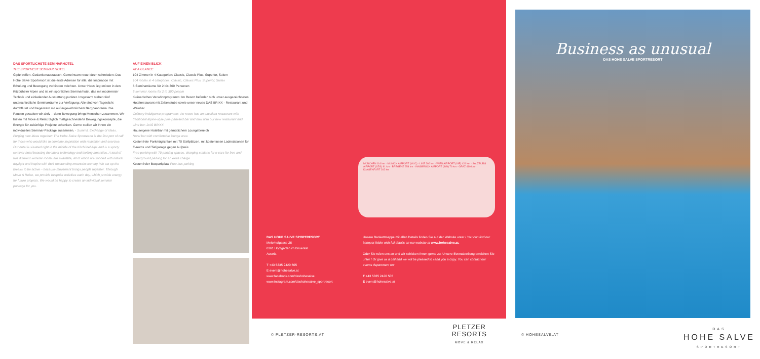DAS SPORTLICHSTE SEMINARHOTEL
THE SPORTIEST SEMINAR HOTEL
Gipfeltreffen. Gedankenaustausch. Gemeinsam neue Ideen schmieden: Das Hohe Salve Sportresort ist die erste Adresse für alle, die Inspiration mit Erholung und Bewegung verbinden möchten. Unser Haus liegt mitten in den Kitzbüheler Alpen und ist ein sportliches Seminarhotel, das mit modernster Technik und einladender Ausstattung punktet. Insgesamt stehen fünf unterschiedliche Seminarräume zur Verfügung: Alle sind von Tageslicht durchflutet und begeistern mit außergewöhnlichem Bergpanorama. Die Pausen gestalten wir aktiv – denn Bewegung bringt Menschen zusammen. Wir bieten mit Move & Relax täglich maßgeschneiderte Bewegungskonzepte, die Energie für zukünftige Projekte schenken. Gerne stellen wir Ihnen ein individuelles Seminar-Package zusammen. · Summit. Exchange of ideas. Forging new ideas together: The Hohe Salve Sportresort is the first port of call for those who would like to combine inspiration with relaxation and exercise. Our hotel is situated right in the middle of the Kitzbühel Alps and is a sporty seminar hotel boasting the latest technology and inviting amenities. A total of five different seminar rooms are available, all of which are flooded with natural daylight and inspire with their outstanding mountain scenery. We set up the breaks to be active – because movement brings people together. Through Move & Relax, we provide bespoke activities each day, which provide energy for future projects. We would be happy to create an individual seminar package for you.
AUF EINEN BLICK
AT A GLANCE
104 Zimmer in 4 Kategorien: Classic, Classic Plus, Superior, Suiten
104 rooms in 4 categories: Classic, Classic Plus, Superior, Suites
5 Seminarräume für 2 bis 300 Personen
5 seminar rooms for 2 to 300 people
Kulinarisches Verwöhnprogramm: Im Resort befinden sich unser ausgezeichnetes Hotelrestaurant mit Zirbenstube sowie unser neues DAS BRIXX - Restaurant und Weinbar
Culinary indulgence programme: the resort has an excellent restaurant with traditional alpine-style pine-panelled bar and now also our new restaurant and wine bar: DAS BRIXX
Hauseigene Hotelbar mit gemütlichem Loungebereich
Hotel bar with comfortable lounge area
Kostenfreie Parkmöglichkeit mit 70 Stellplätzen, mit kostenlosen Ladestationen für E-Autos und Tiefgarage gegen Aufpreis
Free parking with 70 parking spaces, charging stations for e-cars for free and underground parking for an extra charge
Kostenfreier Busparkplatz Free bus parking
MÜNCHEN 116 km · MUNICH AIRPORT (MUC) · LINZ 266 km · WIEN AIRPORT (VIE) 429 km · SALZBURG AIRPORT (SZG) 91 km · BREGENZ 258 km · INNSBRUCK AIRPORT (INN) 76 km · GRAZ 410 km · KLAGENFURT 262 km
DAS HOHE SALVE SPORTRESORT
Meierhofgasse 26
6361 Hopfgarten im Brixental
Austria
T +43 5335 2420 505
E event@hohesalve.at
www.facebook.com/dashohesalve
www.instagram.com/dashohesalve_sportresort
Unsere Bankettmappe mit allen Details finden Sie auf der Website unter / You can find our banquet folder with full details on our website at www.hohesalve.at.
Oder Sie rufen uns an und wir schicken Ihnen gerne zu. Unsere Eventabteilung erreichen Sie unter / Or give us a call and we will be pleased to send you a copy. You can contact our events department on:
T +43 5335 2420 505
E event@hohesalve.at
© PLETZER-RESORTS.AT
PLETZER
RESORTS
MOVE & RELAX
Business as unusual
DAS HOHE SALVE SPORTRESORT
© HOHESALVE.AT
DAS
HOHE SALVE
SPORTRESORT